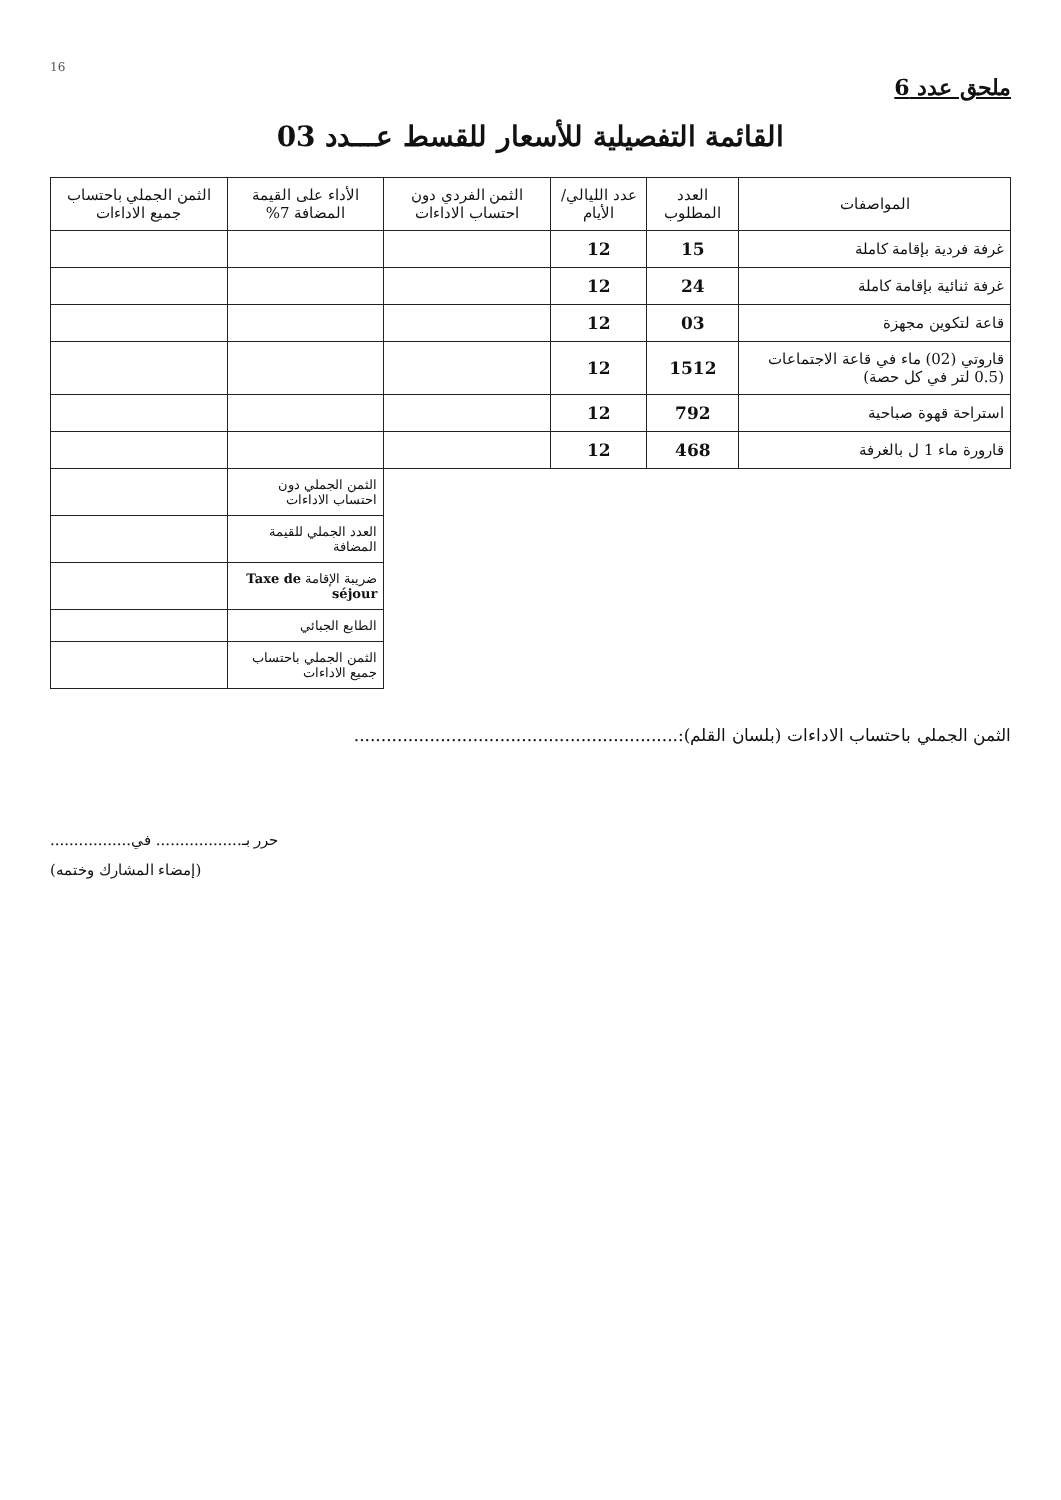16
ملحق عدد 6
القائمة التفصيلية للأسعار للقسط عـــدد 03
| المواصفات | العدد المطلوب | عدد الليالي/الأيام | الثمن الفردي دون احتساب الاداءات | الأداء على القيمة المضافة 7% | الثمن الجملي باحتساب جميع الاداءات |
| --- | --- | --- | --- | --- | --- |
| غرفة فردية بإقامة كاملة | 15 | 12 | | | |
| غرفة ثنائية بإقامة كاملة | 24 | 12 | | | |
| قاعة لتكوين مجهزة | 03 | 12 | | | |
| قاروتي (02) ماء في قاعة الاجتماعات (0.5 لتر في كل حصة) | 1512 | 12 | | | |
| استراحة قهوة صباحية | 792 | 12 | | | |
| قارورة ماء 1 ل بالغرفة | 468 | 12 | | | |
| | | | | الثمن الجملي دون احتساب الاداءات | |
| | | | | العدد الجملي للقيمة المضافة | |
| | | | | ضريبة الإقامة Taxe de séjour | |
| | | | | الطابع الجبائي | |
| | | | | الثمن الجملي باحتساب جميع الاداءات | |
الثمن الجملي باحتساب الاداءات (بلسان القلم):............................................................
حرر بـ.................. في.................
(إمضاء المشارك وختمه)